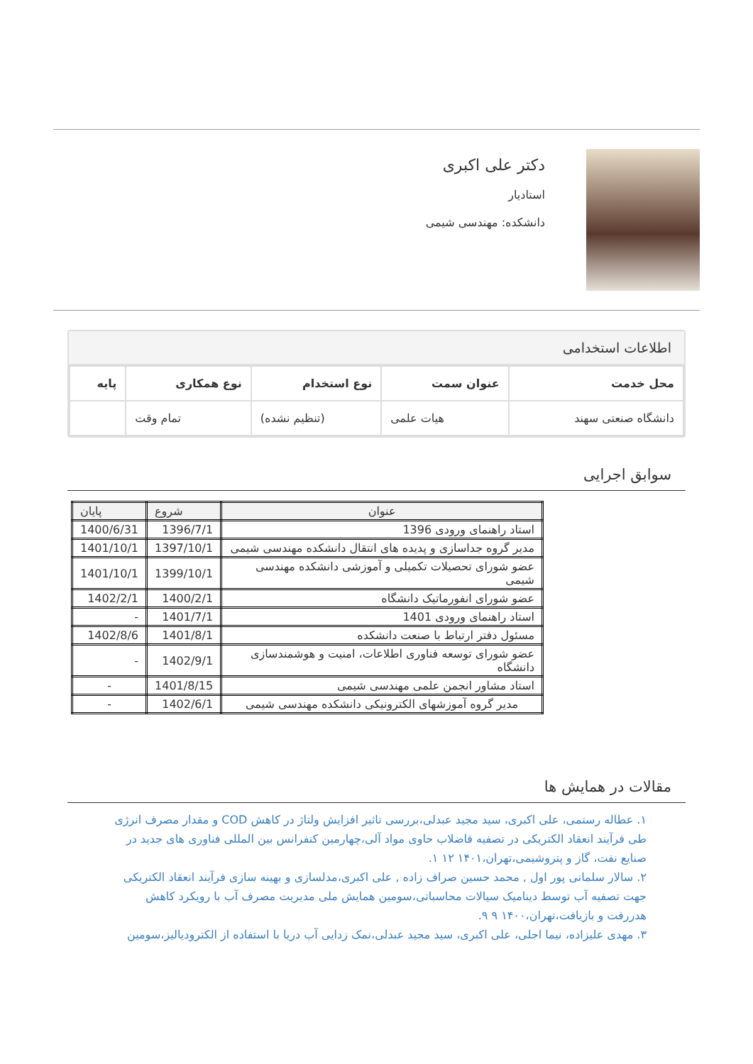دکتر علی اکبری
استادیار
دانشکده: مهندسی شیمی
اطلاعات استخدامی
| محل خدمت | عنوان سمت | نوع استخدام | نوع همکاری | پایه |
| --- | --- | --- | --- | --- |
| دانشگاه صنعتی سهند | هیات علمی | (تنظیم نشده) | تمام وقت | |
سوابق اجرایی
| عنوان | شروع | پایان |
| --- | --- | --- |
| استاد راهنمای ورودی 1396 | 1396/7/1 | 1400/6/31 |
| مدیر گروه جداسازی و پدیده های انتقال دانشکده مهندسی شیمی | 1397/10/1 | 1401/10/1 |
| عضو شورای تحصیلات تکمیلی و آموزشی دانشکده مهندسی شیمی | 1399/10/1 | 1401/10/1 |
| عضو شورای انفورماتیک دانشگاه | 1400/2/1 | 1402/2/1 |
| استاد راهنمای ورودی 1401 | 1401/7/1 | - |
| مسئول دفتر ارتباط با صنعت دانشکده | 1401/8/1 | 1402/8/6 |
| عضو شورای توسعه فناوری اطلاعات، امنیت و هوشمندسازی دانشگاه | 1402/9/1 | - |
| استاد مشاور انجمن علمی مهندسی شیمی | 1401/8/15 | - |
| مدیر گروه آموزشهای الکترونیکی دانشکده مهندسی شیمی | 1402/6/1 | - |
مقالات در همایش ها
۱. عطاله رستمی، علی اکبری، سید مجید عبدلی،بررسی تاثیر افزایش ولتاژ در کاهش COD و مقدار مصرف انرژی طی فرآیند انعقاد الکتریکی در تصفیه فاضلاب حاوی مواد آلی،چهارمین کنفرانس بین المللی فناوری های جدید در صنایع نفت، گاز و پتروشیمی،تهران،۱۴۰۱ ۱۲ ۱.
۲. سالار سلمانی پور اول , محمد حسین صراف زاده , علی اکبری،مدلسازی و بهینه سازی فرآیند انعقاد الکتریکی جهت تصفیه آب توسط دینامیک سیالات محاسباتی،سومین همایش ملی مدیریت مصرف آب با رویکرد کاهش هدررفت و بازیافت،تهران،۱۴۰۰ ۹ ۹.
۳. مهدی علیزاده، نیما اجلی، علی اکبری، سید مجید عبدلی،نمک زدایی آب دریا با استفاده از الکترودیالیز،سومین